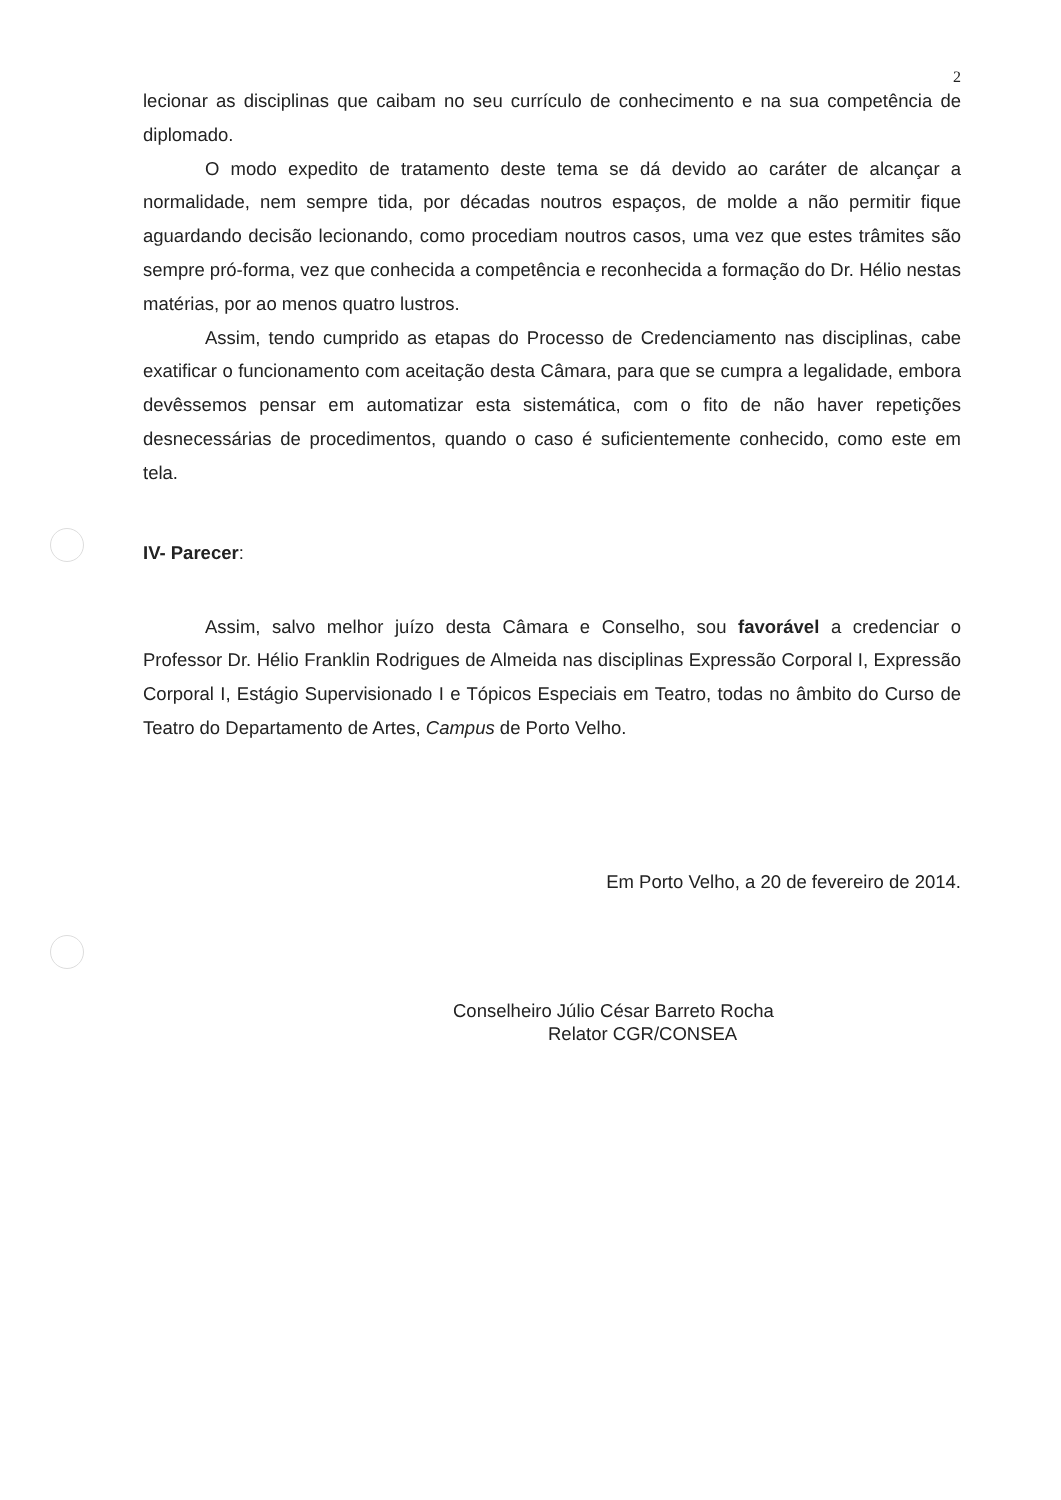2
lecionar as disciplinas que caibam no seu currículo de conhecimento e na sua competência de diplomado.
O modo expedito de tratamento deste tema se dá devido ao caráter de alcançar a normalidade, nem sempre tida, por décadas noutros espaços, de molde a não permitir fique aguardando decisão lecionando, como procediam noutros casos, uma vez que estes trâmites são sempre pró-forma, vez que conhecida a competência e reconhecida a formação do Dr. Hélio nestas matérias, por ao menos quatro lustros.
Assim, tendo cumprido as etapas do Processo de Credenciamento nas disciplinas, cabe exatificar o funcionamento com aceitação desta Câmara, para que se cumpra a legalidade, embora devêssemos pensar em automatizar esta sistemática, com o fito de não haver repetições desnecessárias de procedimentos, quando o caso é suficientemente conhecido, como este em tela.
IV- Parecer:
Assim, salvo melhor juízo desta Câmara e Conselho, sou favorável a credenciar o Professor Dr. Hélio Franklin Rodrigues de Almeida nas disciplinas Expressão Corporal I, Expressão Corporal I, Estágio Supervisionado I e Tópicos Especiais em Teatro, todas no âmbito do Curso de Teatro do Departamento de Artes, Campus de Porto Velho.
Em Porto Velho, a 20 de fevereiro de 2014.
Conselheiro Júlio César Barreto Rocha
Relator CGR/CONSEA